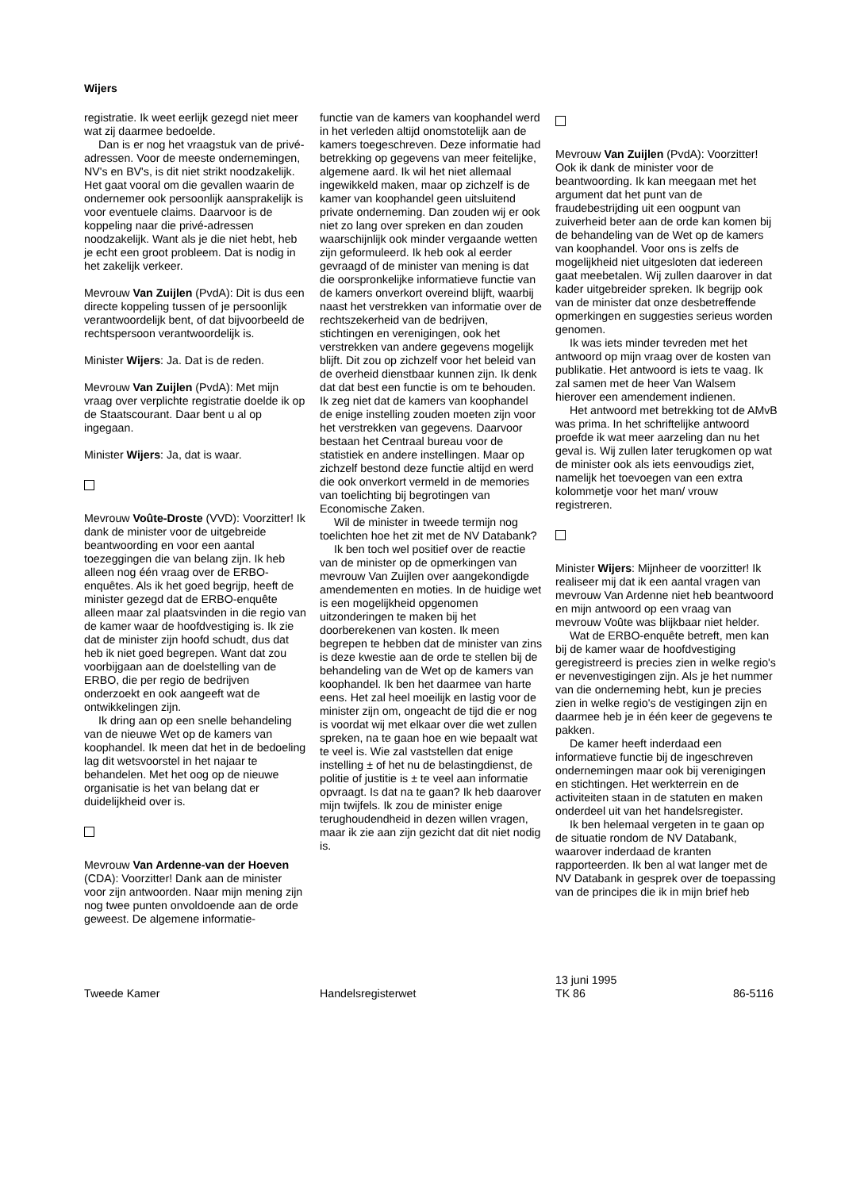Wijers
registratie. Ik weet eerlijk gezegd niet meer wat zij daarmee bedoelde.
Dan is er nog het vraagstuk van de privé-adressen. Voor de meeste ondernemingen, NV's en BV's, is dit niet strikt noodzakelijk. Het gaat vooral om die gevallen waarin de ondernemer ook persoonlijk aansprakelijk is voor eventuele claims. Daarvoor is de koppeling naar die privé-adressen noodzakelijk. Want als je die niet hebt, heb je echt een groot probleem. Dat is nodig in het zakelijk verkeer.
Mevrouw Van Zuijlen (PvdA): Dit is dus een directe koppeling tussen of je persoonlijk verantwoordelijk bent, of dat bijvoorbeeld de rechtspersoon verantwoordelijk is.
Minister Wijers: Ja. Dat is de reden.
Mevrouw Van Zuijlen (PvdA): Met mijn vraag over verplichte registratie doelde ik op de Staatscourant. Daar bent u al op ingegaan.
Minister Wijers: Ja, dat is waar.
Mevrouw Voûte-Droste (VVD): Voorzitter! Ik dank de minister voor de uitgebreide beantwoording en voor een aantal toezeggingen die van belang zijn. Ik heb alleen nog één vraag over de ERBO-enquêtes. Als ik het goed begrijp, heeft de minister gezegd dat de ERBO-enquête alleen maar zal plaatsvinden in die regio van de kamer waar de hoofdvestiging is. Ik zie dat de minister zijn hoofd schudt, dus dat heb ik niet goed begrepen. Want dat zou voorbijgaan aan de doelstelling van de ERBO, die per regio de bedrijven onderzoekt en ook aangeeft wat de ontwikkelingen zijn.
Ik dring aan op een snelle behandeling van de nieuwe Wet op de kamers van koophandel. Ik meen dat het in de bedoeling lag dit wetsvoorstel in het najaar te behandelen. Met het oog op de nieuwe organisatie is het van belang dat er duidelijkheid over is.
Mevrouw Van Ardenne-van der Hoeven (CDA): Voorzitter! Dank aan de minister voor zijn antwoorden. Naar mijn mening zijn nog twee punten onvoldoende aan de orde geweest. De algemene informatie-
functie van de kamers van koophandel werd in het verleden altijd onomstotelijk aan de kamers toegeschreven. Deze informatie had betrekking op gegevens van meer feitelijke, algemene aard. Ik wil het niet allemaal ingewikkeld maken, maar op zichzelf is de kamer van koophandel geen uitsluitend private onderneming. Dan zouden wij er ook niet zo lang over spreken en dan zouden waarschijnlijk ook minder vergaande wetten zijn geformuleerd. Ik heb ook al eerder gevraagd of de minister van mening is dat die oorspronkelijke informatieve functie van de kamers onverkort overeind blijft, waarbij naast het verstrekken van informatie over de rechtszekerheid van de bedrijven, stichtingen en verenigingen, ook het verstrekken van andere gegevens mogelijk blijft. Dit zou op zichzelf voor het beleid van de overheid dienstbaar kunnen zijn. Ik denk dat dat best een functie is om te behouden. Ik zeg niet dat de kamers van koophandel de enige instelling zouden moeten zijn voor het verstrekken van gegevens. Daarvoor bestaan het Centraal bureau voor de statistiek en andere instellingen. Maar op zichzelf bestond deze functie altijd en werd die ook onverkort vermeld in de memories van toelichting bij begrotingen van Economische Zaken.
Wil de minister in tweede termijn nog toelichten hoe het zit met de NV Databank?
Ik ben toch wel positief over de reactie van de minister op de opmerkingen van mevrouw Van Zuijlen over aangekondigde amendementen en moties. In de huidige wet is een mogelijkheid opgenomen uitzonderingen te maken bij het doorberekenen van kosten. Ik meen begrepen te hebben dat de minister van zins is deze kwestie aan de orde te stellen bij de behandeling van de Wet op de kamers van koophandel. Ik ben het daarmee van harte eens. Het zal heel moeilijk en lastig voor de minister zijn om, ongeacht de tijd die er nog is voordat wij met elkaar over die wet zullen spreken, na te gaan hoe en wie bepaalt wat te veel is. Wie zal vaststellen dat enige instelling ± of het nu de belastingdienst, de politie of justitie is ± te veel aan informatie opvraagt. Is dat na te gaan? Ik heb daarover mijn twijfels. Ik zou de minister enige terughoudendheid in dezen willen vragen, maar ik zie aan zijn gezicht dat dit niet nodig is.
Mevrouw Van Zuijlen (PvdA): Voorzitter! Ook ik dank de minister voor de beantwoording. Ik kan meegaan met het argument dat het punt van de fraudebestrijding uit een oogpunt van zuiverheid beter aan de orde kan komen bij de behandeling van de Wet op de kamers van koophandel. Voor ons is zelfs de mogelijkheid niet uitgesloten dat iedereen gaat meebetalen. Wij zullen daarover in dat kader uitgebreider spreken. Ik begrijp ook van de minister dat onze desbetreffende opmerkingen en suggesties serieus worden genomen.
Ik was iets minder tevreden met het antwoord op mijn vraag over de kosten van publikatie. Het antwoord is iets te vaag. Ik zal samen met de heer Van Walsem hierover een amendement indienen.
Het antwoord met betrekking tot de AMvB was prima. In het schriftelijke antwoord proefde ik wat meer aarzeling dan nu het geval is. Wij zullen later terugkomen op wat de minister ook als iets eenvoudigs ziet, namelijk het toevoegen van een extra kolommetje voor het man/ vrouw registreren.
Minister Wijers: Mijnheer de voorzitter! Ik realiseer mij dat ik een aantal vragen van mevrouw Van Ardenne niet heb beantwoord en mijn antwoord op een vraag van mevrouw Voûte was blijkbaar niet helder.
Wat de ERBO-enquête betreft, men kan bij de kamer waar de hoofdvestiging geregistreerd is precies zien in welke regio's er nevenvestigingen zijn. Als je het nummer van die onderneming hebt, kun je precies zien in welke regio's de vestigingen zijn en daarmee heb je in één keer de gegevens te pakken.
De kamer heeft inderdaad een informatieve functie bij de ingeschreven ondernemingen maar ook bij verenigingen en stichtingen. Het werkterrein en de activiteiten staan in de statuten en maken onderdeel uit van het handelsregister.
Ik ben helemaal vergeten in te gaan op de situatie rondom de NV Databank, waarover inderdaad de kranten rapporteerden. Ik ben al wat langer met de NV Databank in gesprek over de toepassing van de principes die ik in mijn brief heb
Tweede Kamer
Handelsregisterwet 13 juni 1995
TK 86
86-5116